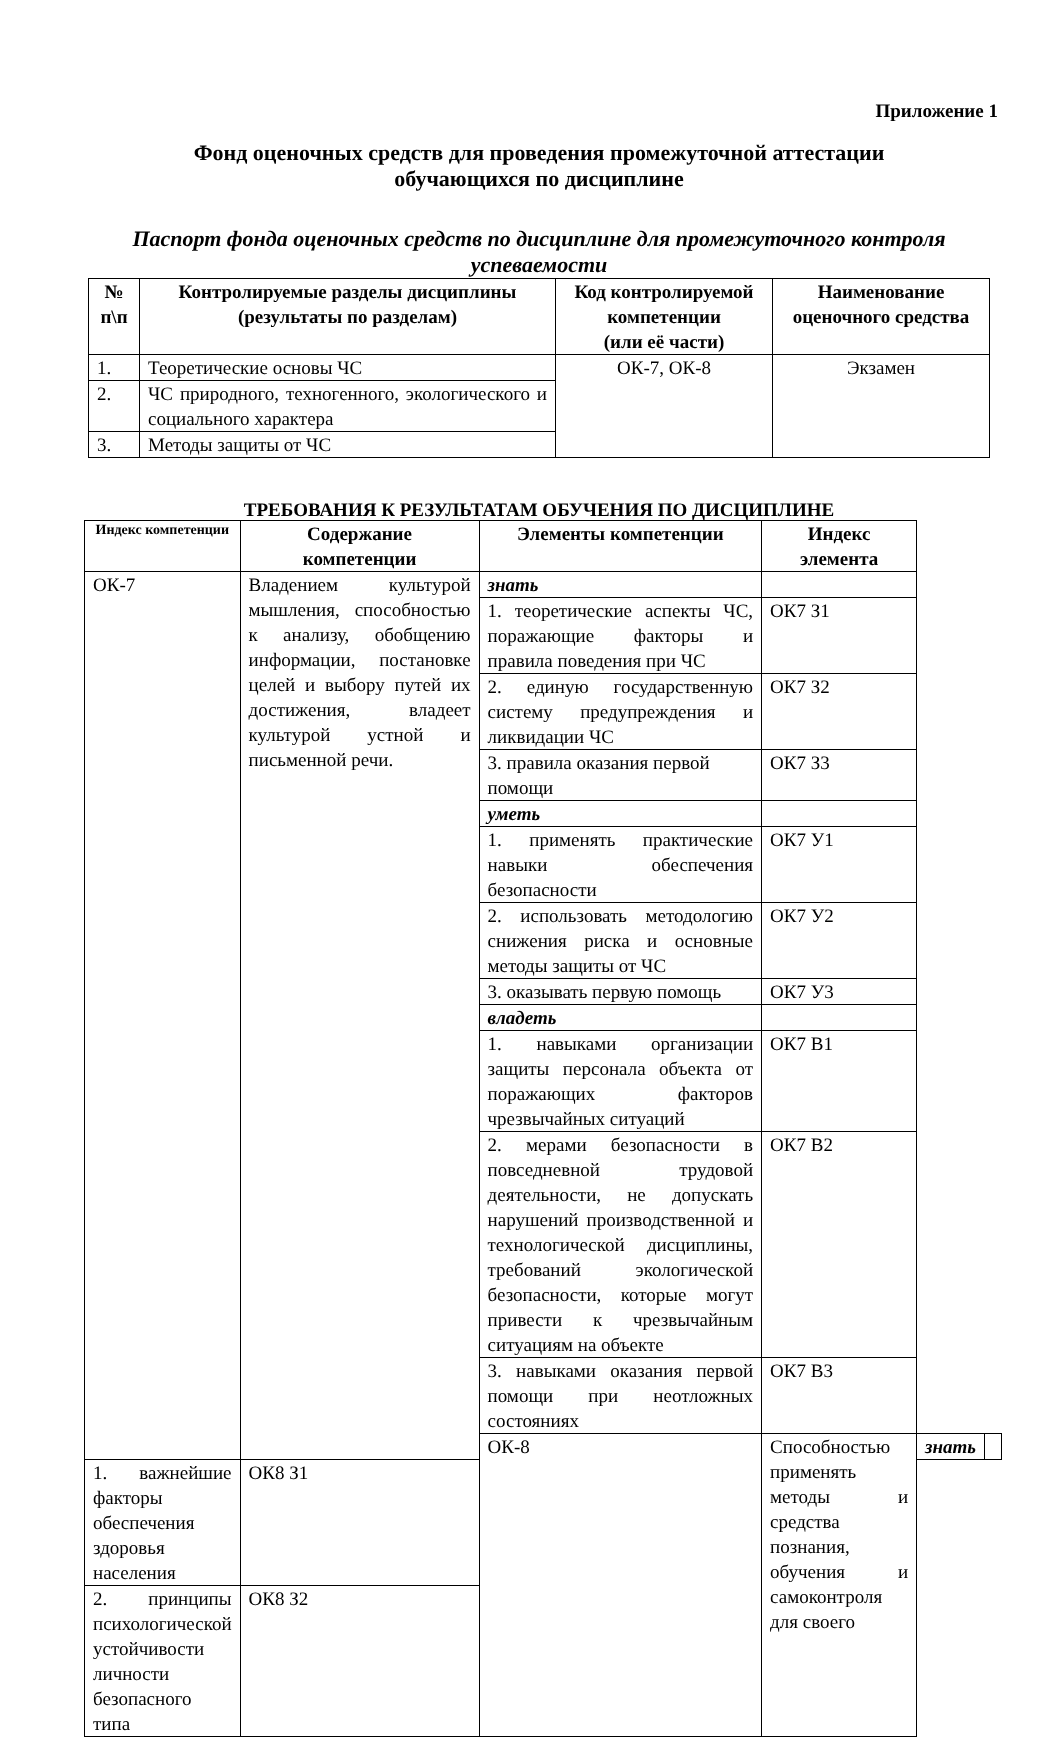Приложение 1
Фонд оценочных средств для проведения промежуточной аттестации
обучающихся по дисциплине
Паспорт фонда оценочных средств по дисциплине для промежуточного контроля успеваемости
| № п\п | Контролируемые разделы дисциплины (результаты по разделам) | Код контролируемой компетенции (или её части) | Наименование оценочного средства |
| --- | --- | --- | --- |
| 1. | Теоретические основы ЧС | ОК-7, ОК-8 | Экзамен |
| 2. | ЧС природного, техногенного, экологического и социального характера | | |
| 3. | Методы защиты от ЧС | | |
ТРЕБОВАНИЯ К РЕЗУЛЬТАТАМ ОБУЧЕНИЯ ПО ДИСЦИПЛИНЕ
| Индекс компетенции | Содержание компетенции | Элементы компетенции | Индекс элемента | | |
| --- | --- | --- | --- | --- | --- |
| ОК-7 | Владением культурой мышления, способностью к анализу, обобщению информации, постановке целей и выбору путей их достижения, владеет культурой устной и письменной речи. | знать | | | |
| | | 1. теоретические аспекты ЧС, поражающие факторы и правила поведения при ЧС | ОК7 З1 | | |
| | | 2. единую государственную систему предупреждения и ликвидации ЧС | ОК7 З2 | | |
| | | 3. правила оказания первой помощи | ОК7 З3 | | |
| | | уметь | | | |
| | | 1. применять практические навыки обеспечения безопасности | ОК7 У1 | | |
| | | 2. использовать методологию снижения риска и основные методы защиты от ЧС | ОК7 У2 | | |
| | | 3. оказывать первую помощь | ОК7 У3 | | |
| | | владеть | | | |
| | | 1. навыками организации защиты персонала объекта от поражающих факторов чрезвычайных ситуаций | ОК7 В1 | | |
| | | 2. мерами безопасности в повседневной трудовой деятельности, не допускать нарушений производственной и технологической дисциплины, требований экологической безопасности, которые могут привести к чрезвычайным ситуациям на объекте | ОК7 В2 | | |
| | | 3. навыками оказания первой помощи при неотложных состояниях | ОК7 В3 | | |
| | | ОК-8 | Способностью применять методы и средства познания, обучения и самоконтроля для своего | знать | |
| 1. важнейшие факторы обеспечения здоровья населения | ОК8 З1 | | | | |
| 2. принципы психологической устойчивости личности безопасного типа | ОК8 З2 | | | | |